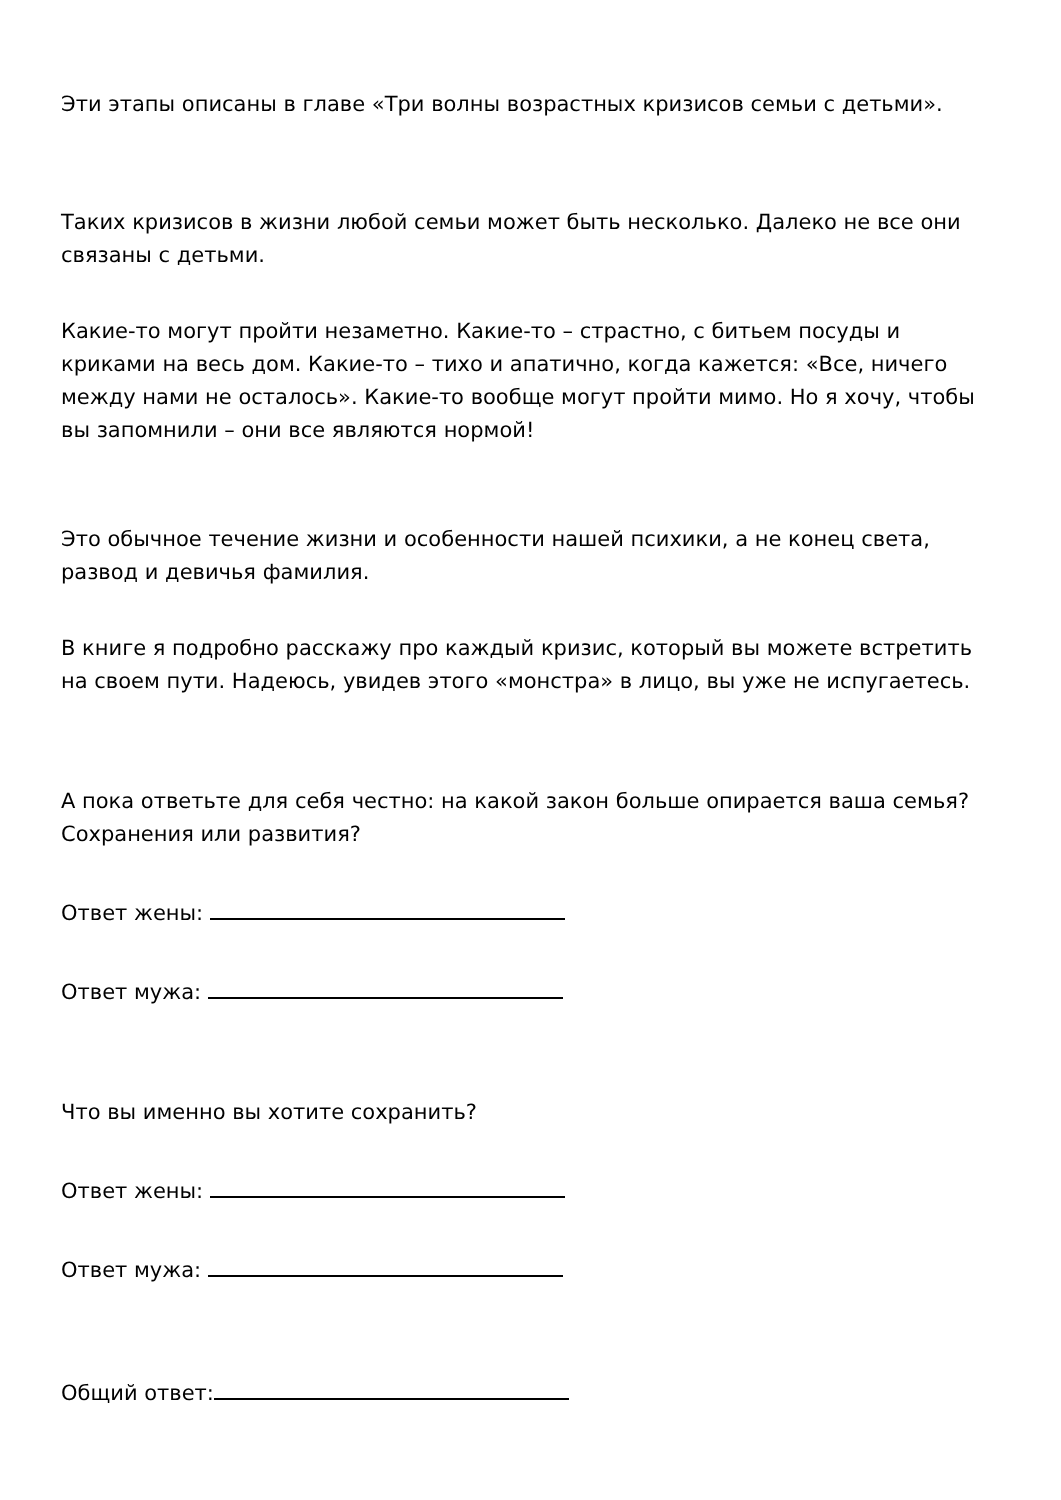Эти этапы описаны в главе «Три волны возрастных кризисов семьи с детьми».
Таких кризисов в жизни любой семьи может быть несколько. Далеко не все они связаны с детьми.
Какие-то могут пройти незаметно. Какие-то – страстно, с битьем посуды и криками на весь дом. Какие-то – тихо и апатично, когда кажется: «Все, ничего между нами не осталось». Какие-то вообще могут пройти мимо. Но я хочу, чтобы вы запомнили – они все являются нормой!
Это обычное течение жизни и особенности нашей психики, а не конец света, развод и девичья фамилия.
В книге я подробно расскажу про каждый кризис, который вы можете встретить на своем пути. Надеюсь, увидев этого «монстра» в лицо, вы уже не испугаетесь.
А пока ответьте для себя честно: на какой закон больше опирается ваша семья? Сохранения или развития?
Ответ жены:
Ответ мужа:
Что вы именно вы хотите сохранить?
Ответ жены:
Ответ мужа:
Общий ответ: